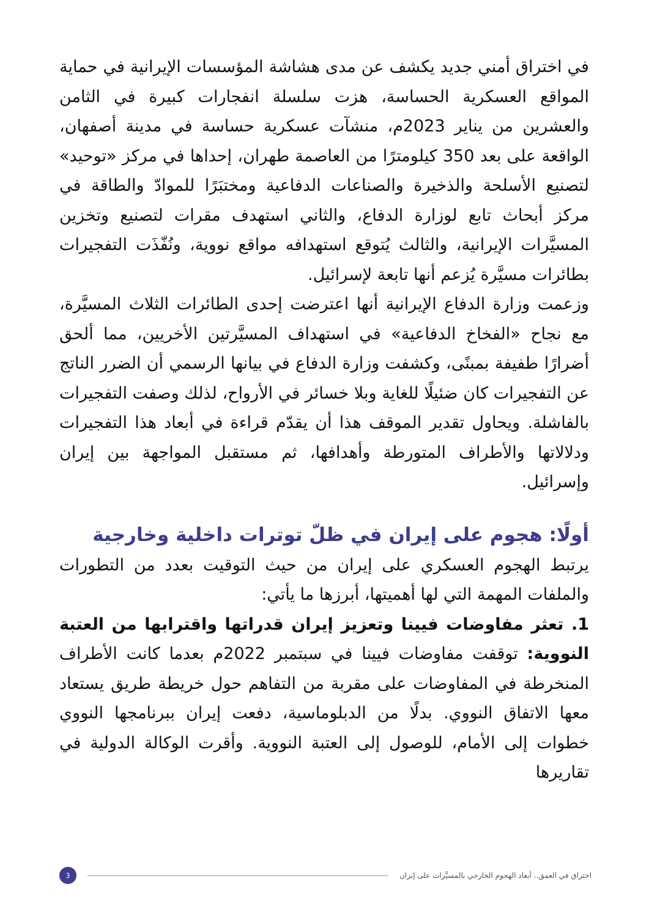في اختراق أمني جديد يكشف عن مدى هشاشة المؤسسات الإيرانية في حماية المواقع العسكرية الحساسة، هزت سلسلة انفجارات كبيرة في الثامن والعشرين من يناير 2023م، منشآت عسكرية حساسة في مدينة أصفهان، الواقعة على بعد 350 كيلومترًا من العاصمة طهران، إحداها في مركز «توحيد» لتصنيع الأسلحة والذخيرة والصناعات الدفاعية ومختبَرًا للموادّ والطاقة في مركز أبحاث تابع لوزارة الدفاع، والثاني استهدف مقرات لتصنيع وتخزين المسيَّرات الإيرانية، والثالث يُتوقع استهدافه مواقع نووية، ونُفّذَت التفجيرات بطائرات مسيَّرة يُزعم أنها تابعة لإسرائيل.
وزعمت وزارة الدفاع الإيرانية أنها اعترضت إحدى الطائرات الثلاث المسيَّرة، مع نجاح «الفخاخ الدفاعية» في استهداف المسيَّرتين الأخريين، مما ألحق أضرارًا طفيفة بمبنًى، وكشفت وزارة الدفاع في بيانها الرسمي أن الضرر الناتج عن التفجيرات كان ضئيلًا للغاية وبلا خسائر في الأرواح، لذلك وصفت التفجيرات بالفاشلة. ويحاول تقدير الموقف هذا أن يقدّم قراءة في أبعاد هذا التفجيرات ودلالاتها والأطراف المتورطة وأهدافها، ثم مستقبل المواجهة بين إيران وإسرائيل.
أولًا: هجوم على إيران في ظلّ توترات داخلية وخارجية
يرتبط الهجوم العسكري على إيران من حيث التوقيت بعدد من التطورات والملفات المهمة التي لها أهميتها، أبرزها ما يأتي:
1. تعثر مفاوضات فيينا وتعزيز إيران قدراتها واقترابها من العتبة النووية: توقفت مفاوضات فيينا في سبتمبر 2022م بعدما كانت الأطراف المنخرطة في المفاوضات على مقربة من التفاهم حول خريطة طريق يستعاد معها الاتفاق النووي. بدلًا من الدبلوماسية، دفعت إيران ببرنامجها النووي خطوات إلى الأمام، للوصول إلى العتبة النووية. وأقرت الوكالة الدولية في تقاريرها
اختراق في العمق.. أبعاد الهجوم الخارجي بالمسيَّرات على إيران 3